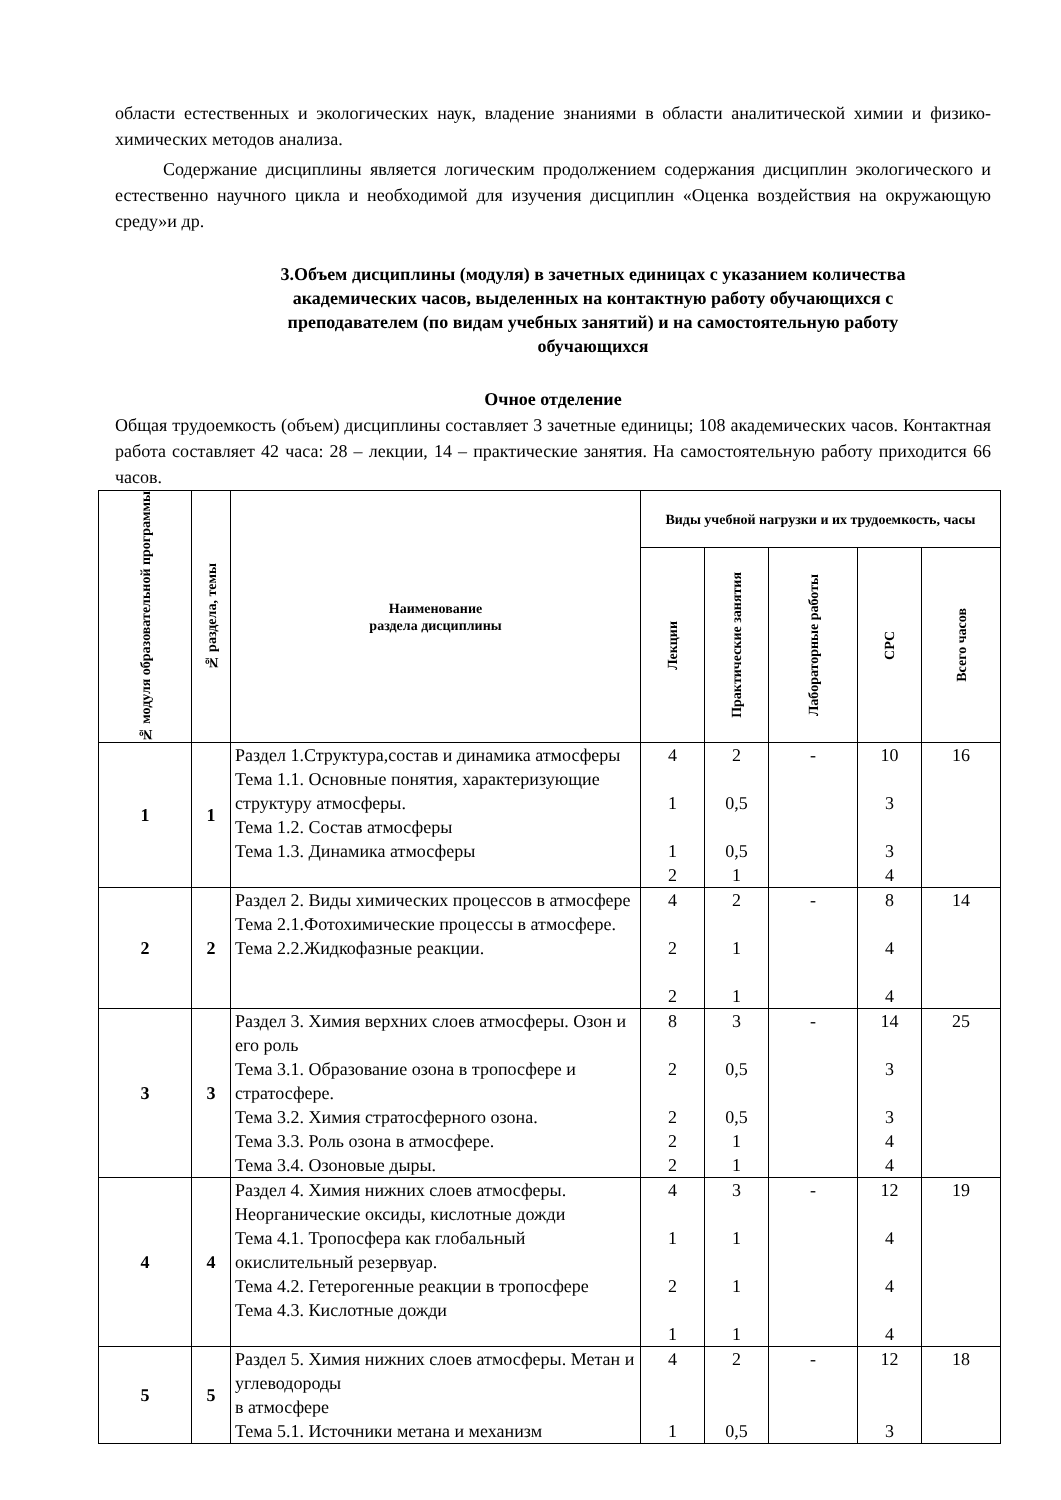области естественных и экологических наук, владение знаниями в области аналитической химии и физико-химических методов анализа.
Содержание дисциплины является логическим продолжением содержания дисциплин экологического и естественно научного цикла и необходимой для изучения дисциплин «Оценка воздействия на окружающую среду»и др.
3.Объем дисциплины (модуля) в зачетных единицах с указанием количества академических часов, выделенных на контактную работу обучающихся с преподавателем (по видам учебных занятий) и на самостоятельную работу обучающихся
Очное отделение
Общая трудоемкость (объем) дисциплины составляет 3 зачетные единицы; 108 академических часов. Контактная работа составляет 42 часа: 28 – лекции, 14 – практические занятия. На самостоятельную работу приходится 66 часов.
| № модуля образовательной программы | № раздела, темы | Наименование раздела дисциплины | Виды учебной нагрузки и их трудоемкость, часы | | | | |
| --- | --- | --- | --- | --- | --- | --- | --- |
| | | | Лекции | Практические занятия | Лабораторные работы | СРС | Всего часов |
| 1 | 1 | Раздел 1.Структура,состав и динамика атмосферы Тема 1.1. Основные понятия, характеризующие структуру атмосферы. Тема 1.2. Состав атмосферы Тема 1.3. Динамика атмосферы | 4 1 1 2 | 2 0,5 0,5 1 | - | 10 3 3 4 | 16 |
| 2 | 2 | Раздел 2. Виды химических процессов в атмосфере Тема 2.1.Фотохимические процессы в атмосфере. Тема 2.2.Жидкофазные реакции. | 4 2 2 | 2 1 1 | - | 8 4 4 | 14 |
| 3 | 3 | Раздел 3. Химия верхних слоев атмосферы. Озон и его роль Тема 3.1. Образование озона в тропосфере и стратосфере. Тема 3.2. Химия стратосферного озона. Тема 3.3. Роль озона в атмосфере. Тема 3.4. Озоновые дыры. | 8 2 2 2 2 | 3 0,5 0,5 1 1 | - | 14 3 3 4 4 | 25 |
| 4 | 4 | Раздел 4. Химия нижних слоев атмосферы. Неорганические оксиды, кислотные дожди Тема 4.1. Тропосфера как глобальный окислительный резервуар. Тема 4.2. Гетерогенные реакции в тропосфере Тема 4.3. Кислотные дожди | 4 1 2 1 | 3 1 1 1 | - | 12 4 4 4 | 19 |
| 5 | 5 | Раздел 5. Химия нижних слоев атмосферы. Метан и углеводороды в атмосфере Тема 5.1. Источники метана и механизм | 4 1 | 2 0,5 | - | 12 3 | 18 |